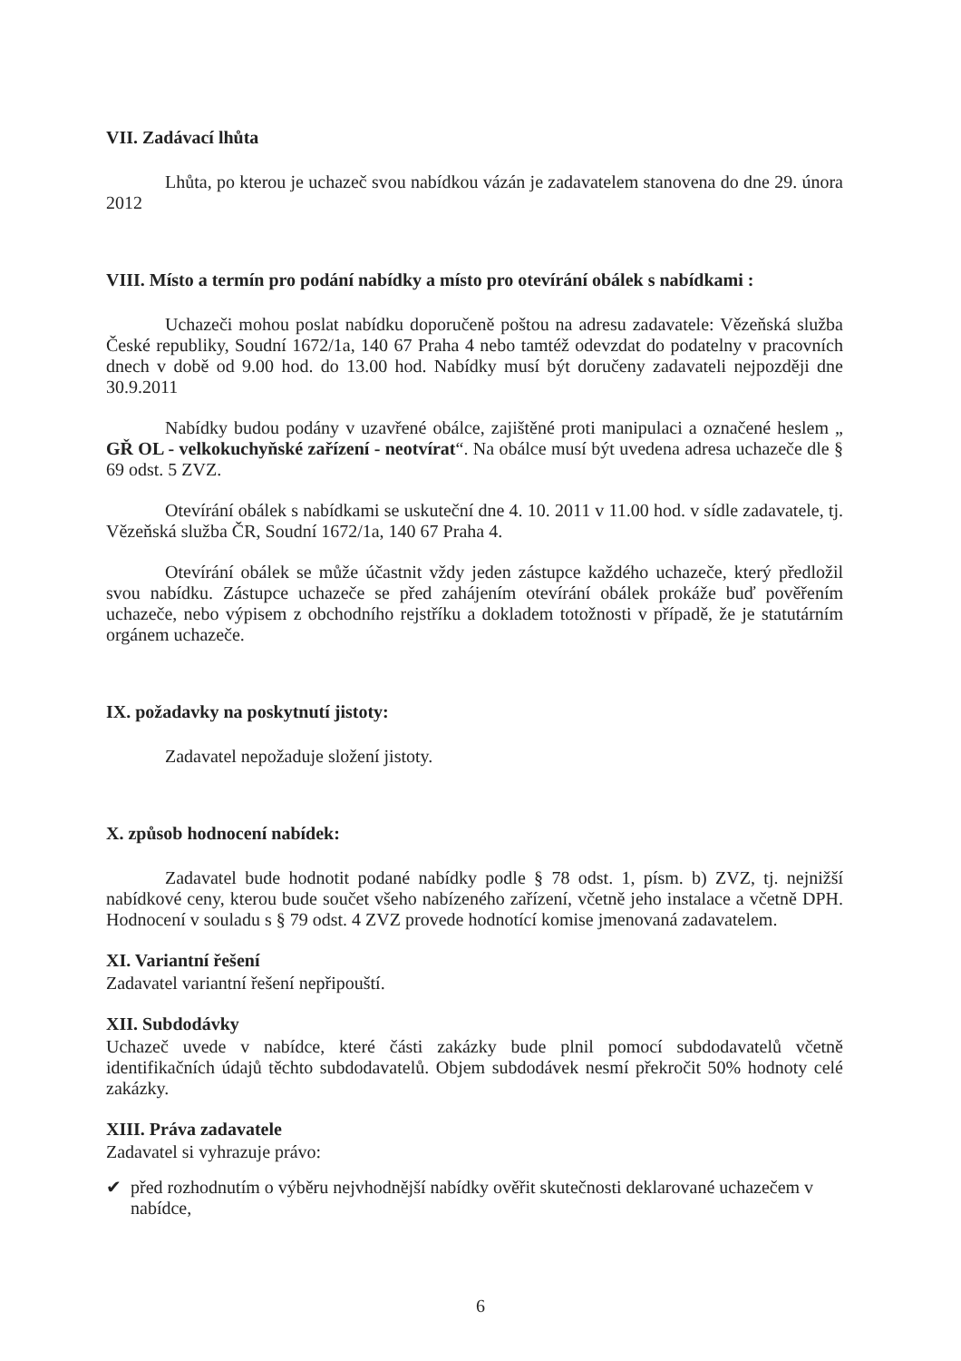VII. Zadávací lhůta
Lhůta, po kterou je uchazeč svou nabídkou vázán je zadavatelem stanovena do dne 29. února 2012
VIII. Místo a termín pro podání nabídky a místo pro otevírání obálek s nabídkami :
Uchazeči mohou poslat nabídku doporučeně poštou na adresu zadavatele: Vězeňská služba České republiky, Soudní 1672/1a, 140 67 Praha 4 nebo tamtéž odevzdat do podatelny v pracovních dnech v době od 9.00 hod. do 13.00 hod. Nabídky musí být doručeny zadavateli nejpozději dne 30.9.2011
Nabídky budou podány v uzavřené obálce, zajištěné proti manipulaci a označené heslem „ GŘ OL - velkokuchyňské zařízení - neotvírat“. Na obálce musí být uvedena adresa uchazeče dle § 69 odst. 5 ZVZ.
Otevírání obálek s nabídkami se uskuteční dne 4. 10. 2011 v 11.00 hod. v sídle zadavatele, tj. Vězeňská služba ČR, Soudní 1672/1a, 140 67 Praha 4.
Otevírání obálek se může účastnit vždy jeden zástupce každého uchazeče, který předložil svou nabídku. Zástupce uchazeče se před zahájením otevírání obálek prokáže buď pověřením uchazeče, nebo výpisem z obchodního rejstříku a dokladem totožnosti v případě, že je statutárním orgánem uchazeče.
IX. požadavky na poskytnutí jistoty:
Zadavatel nepožaduje složení jistoty.
X. způsob hodnocení nabídek:
Zadavatel bude hodnotit podané nabídky podle § 78 odst. 1, písm. b) ZVZ, tj. nejnižší nabídkové ceny, kterou bude součet všeho nabízeného zařízení, včetně jeho instalace a včetně DPH. Hodnocení v souladu s § 79 odst. 4 ZVZ provede hodnotící komise jmenovaná zadavatelem.
XI. Variantní řešení
Zadavatel variantní řešení nepřipouští.
XII. Subdodávky
Uchazeč uvede v nabídce, které části zakázky bude plnil pomocí subdodavatelů včetně identifikačních údajů těchto subdodavatelů. Objem subdodávek nesmí překročit 50% hodnoty celé zakázky.
XIII. Práva zadavatele
Zadavatel si vyhrazuje právo:
✔ před rozhodnutím o výběru nejvhodnější nabídky ověřit skutečnosti deklarované uchazečem v nabídce,
6